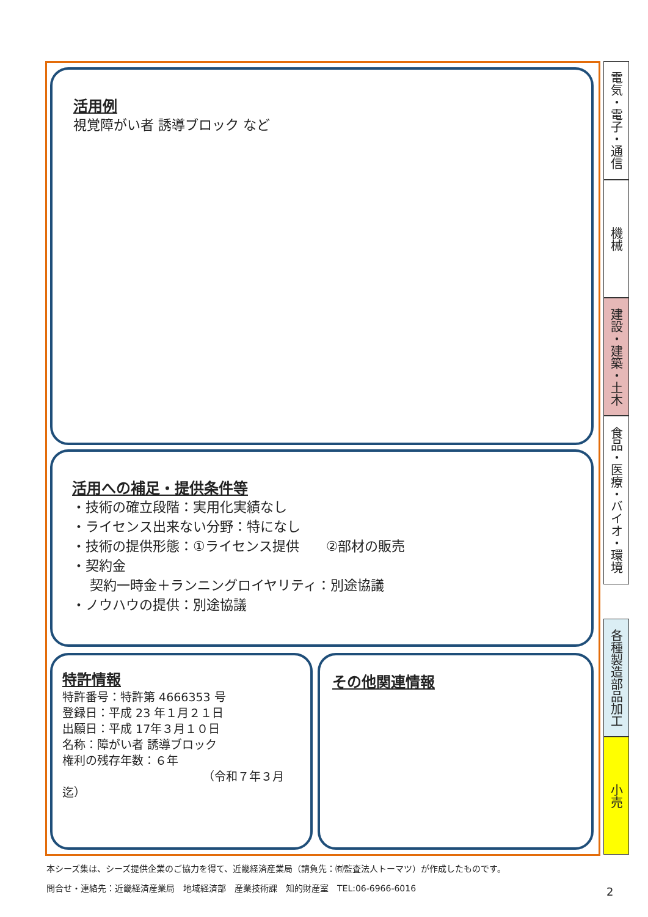活用例
視覚障がい者 誘導ブロック など
活用への補足・提供条件等
・技術の確立段階：実用化実績なし
・ライセンス出来ない分野：特になし
・技術の提供形態：①ライセンス提供　　②部材の販売
・契約金
　 契約一時金＋ランニングロイヤリティ：別途協議
・ノウハウの提供：別途協議
特許情報
特許番号：特許第 4666353 号
登録日：平成 23 年１月２１日
出願日：平成 17年３月１０日
名称：障がい者 誘導ブロック
権利の残存年数：６年
（令和７年３月迄）
その他関連情報
電気・電子・通信
機械
建設・建築・土木
食品・医療・バイオ・環境
各種製造部品加工
小売
本シーズ集は、シーズ提供企業のご協力を得て、近畿経済産業局（請負先：㈲監査法人トーマツ）が作成したものです。
問合せ・連絡先：近畿経済産業局　地域経済部　産業技術課　知的財産室　TEL:06-6966-6016
2